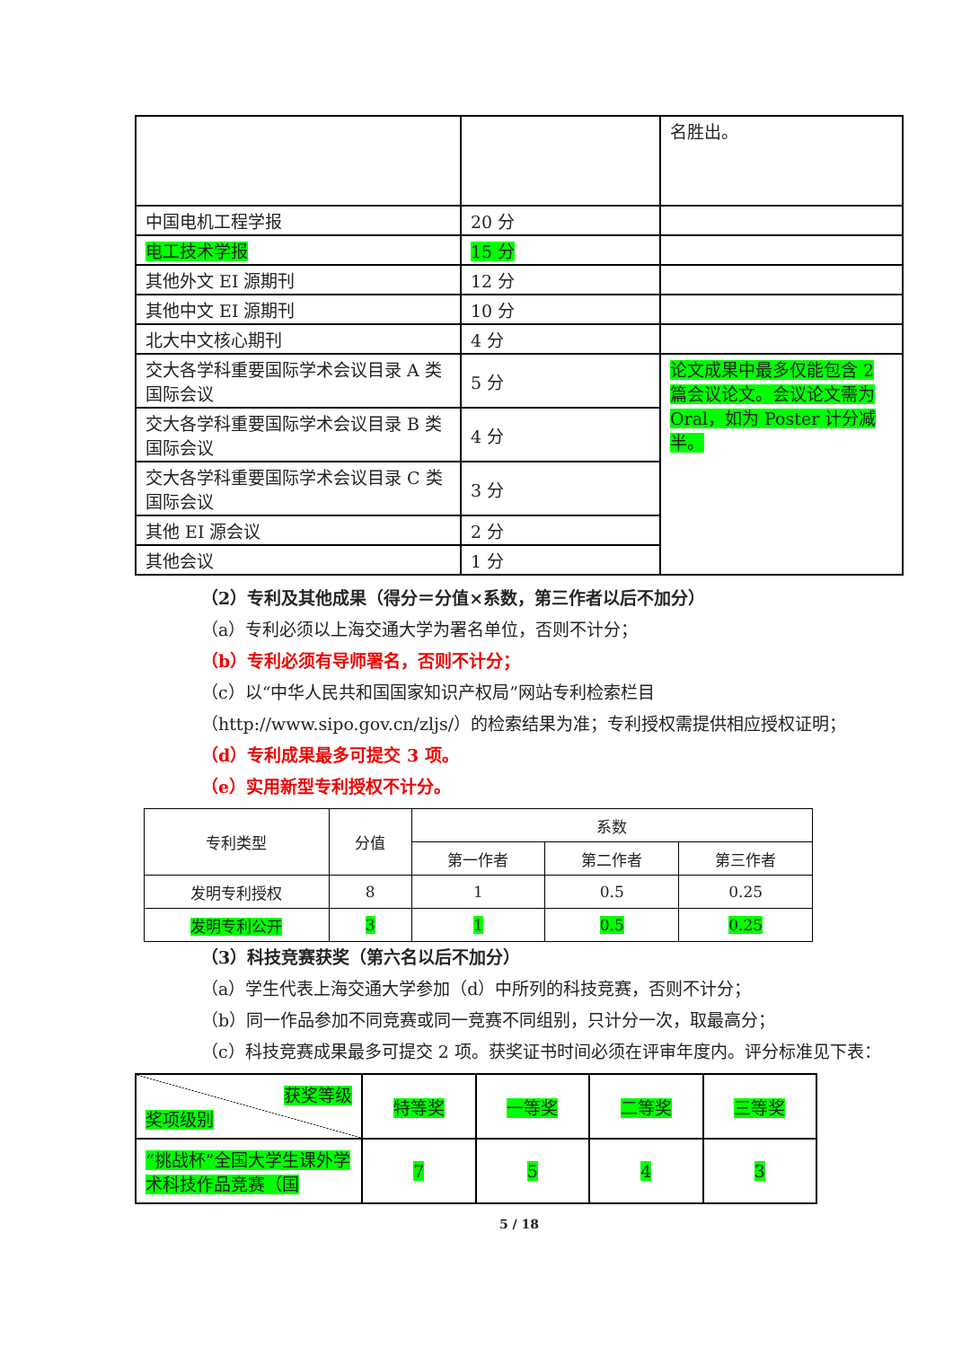| | | 名胜出。 |
| 中国电机工程学报 | 20 分 | |
| 电工技术学报 | 15 分 | |
| 其他外文 EI 源期刊 | 12 分 | |
| 其他中文 EI 源期刊 | 10 分 | |
| 北大中文核心期刊 | 4 分 | |
| 交大各学科重要国际学术会议目录 A 类国际会议 | 5 分 | 论文成果中最多仅能包含 2 篇会议论文。会议论文需为 Oral，如为 Poster 计分减半。 |
| 交大各学科重要国际学术会议目录 B 类国际会议 | 4 分 | |
| 交大各学科重要国际学术会议目录 C 类国际会议 | 3 分 | |
| 其他 EI 源会议 | 2 分 | |
| 其他会议 | 1 分 | |
（2）专利及其他成果（得分＝分值×系数，第三作者以后不加分）
（a）专利必须以上海交通大学为署名单位，否则不计分；
（b）专利必须有导师署名，否则不计分；
（c）以“中华人民共和国国家知识产权局”网站专利检索栏目（http://www.sipo.gov.cn/zljs/）的检索结果为准；专利授权需提供相应授权证明；
（d）专利成果最多可提交 3 项。
（e）实用新型专利授权不计分。
| 专利类型 | 分值 | 系数 | | |
| --- | --- | --- | --- | --- |
| | | 第一作者 | 第二作者 | 第三作者 |
| 发明专利授权 | 8 | 1 | 0.5 | 0.25 |
| 发明专利公开 | 3 | 1 | 0.5 | 0.25 |
（3）科技竞赛获奖（第六名以后不加分）
（a）学生代表上海交通大学参加（d）中所列的科技竞赛，否则不计分；
（b）同一作品参加不同竞赛或同一竞赛不同组别，只计分一次，取最高分；
（c）科技竞赛成果最多可提交 2 项。获奖证书时间必须在评审年度内。评分标准见下表：
| 获奖等级 奖项级别 | 特等奖 | 一等奖 | 二等奖 | 三等奖 |
| “挑战杯”全国大学生课外学术科技作品竞赛（国 | 7 | 5 | 4 | 3 |
5 / 18